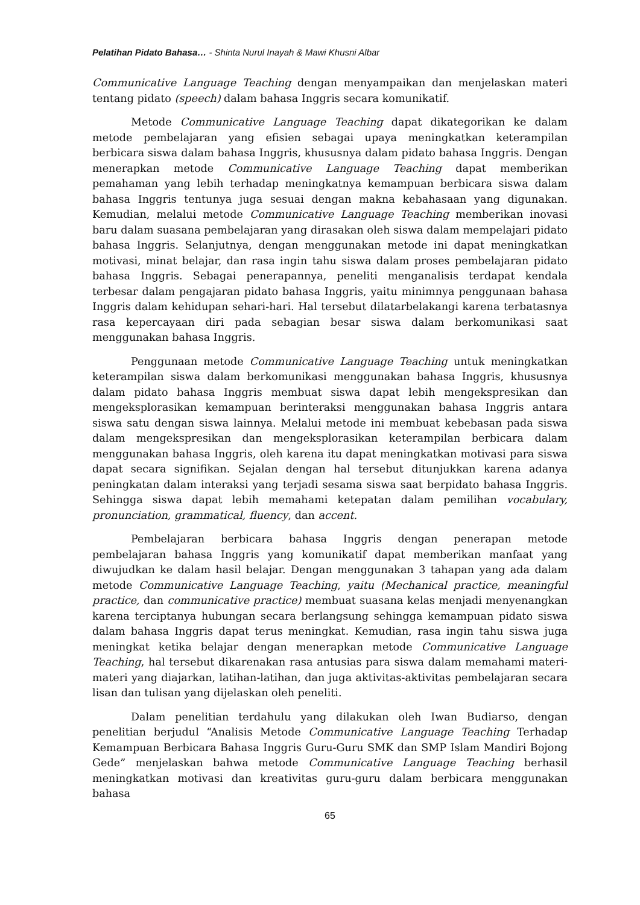Pelatihan Pidato Bahasa… - Shinta Nurul Inayah & Mawi Khusni Albar
Communicative Language Teaching dengan menyampaikan dan menjelaskan materi tentang pidato (speech) dalam bahasa Inggris secara komunikatif.
Metode Communicative Language Teaching dapat dikategorikan ke dalam metode pembelajaran yang efisien sebagai upaya meningkatkan keterampilan berbicara siswa dalam bahasa Inggris, khususnya dalam pidato bahasa Inggris. Dengan menerapkan metode Communicative Language Teaching dapat memberikan pemahaman yang lebih terhadap meningkatnya kemampuan berbicara siswa dalam bahasa Inggris tentunya juga sesuai dengan makna kebahasaan yang digunakan. Kemudian, melalui metode Communicative Language Teaching memberikan inovasi baru dalam suasana pembelajaran yang dirasakan oleh siswa dalam mempelajari pidato bahasa Inggris. Selanjutnya, dengan menggunakan metode ini dapat meningkatkan motivasi, minat belajar, dan rasa ingin tahu siswa dalam proses pembelajaran pidato bahasa Inggris. Sebagai penerapannya, peneliti menganalisis terdapat kendala terbesar dalam pengajaran pidato bahasa Inggris, yaitu minimnya penggunaan bahasa Inggris dalam kehidupan sehari-hari. Hal tersebut dilatarbelakangi karena terbatasnya rasa kepercayaan diri pada sebagian besar siswa dalam berkomunikasi saat menggunakan bahasa Inggris.
Penggunaan metode Communicative Language Teaching untuk meningkatkan keterampilan siswa dalam berkomunikasi menggunakan bahasa Inggris, khususnya dalam pidato bahasa Inggris membuat siswa dapat lebih mengekspresikan dan mengeksplorasikan kemampuan berinteraksi menggunakan bahasa Inggris antara siswa satu dengan siswa lainnya. Melalui metode ini membuat kebebasan pada siswa dalam mengekspresikan dan mengeksplorasikan keterampilan berbicara dalam menggunakan bahasa Inggris, oleh karena itu dapat meningkatkan motivasi para siswa dapat secara signifikan. Sejalan dengan hal tersebut ditunjukkan karena adanya peningkatan dalam interaksi yang terjadi sesama siswa saat berpidato bahasa Inggris. Sehingga siswa dapat lebih memahami ketepatan dalam pemilihan vocabulary, pronunciation, grammatical, fluency, dan accent.
Pembelajaran berbicara bahasa Inggris dengan penerapan metode pembelajaran bahasa Inggris yang komunikatif dapat memberikan manfaat yang diwujudkan ke dalam hasil belajar. Dengan menggunakan 3 tahapan yang ada dalam metode Communicative Language Teaching, yaitu (Mechanical practice, meaningful practice, dan communicative practice) membuat suasana kelas menjadi menyenangkan karena terciptanya hubungan secara berlangsung sehingga kemampuan pidato siswa dalam bahasa Inggris dapat terus meningkat. Kemudian, rasa ingin tahu siswa juga meningkat ketika belajar dengan menerapkan metode Communicative Language Teaching, hal tersebut dikarenakan rasa antusias para siswa dalam memahami materi-materi yang diajarkan, latihan-latihan, dan juga aktivitas-aktivitas pembelajaran secara lisan dan tulisan yang dijelaskan oleh peneliti.
Dalam penelitian terdahulu yang dilakukan oleh Iwan Budiarso, dengan penelitian berjudul “Analisis Metode Communicative Language Teaching Terhadap Kemampuan Berbicara Bahasa Inggris Guru-Guru SMK dan SMP Islam Mandiri Bojong Gede” menjelaskan bahwa metode Communicative Language Teaching berhasil meningkatkan motivasi dan kreativitas guru-guru dalam berbicara menggunakan bahasa
65